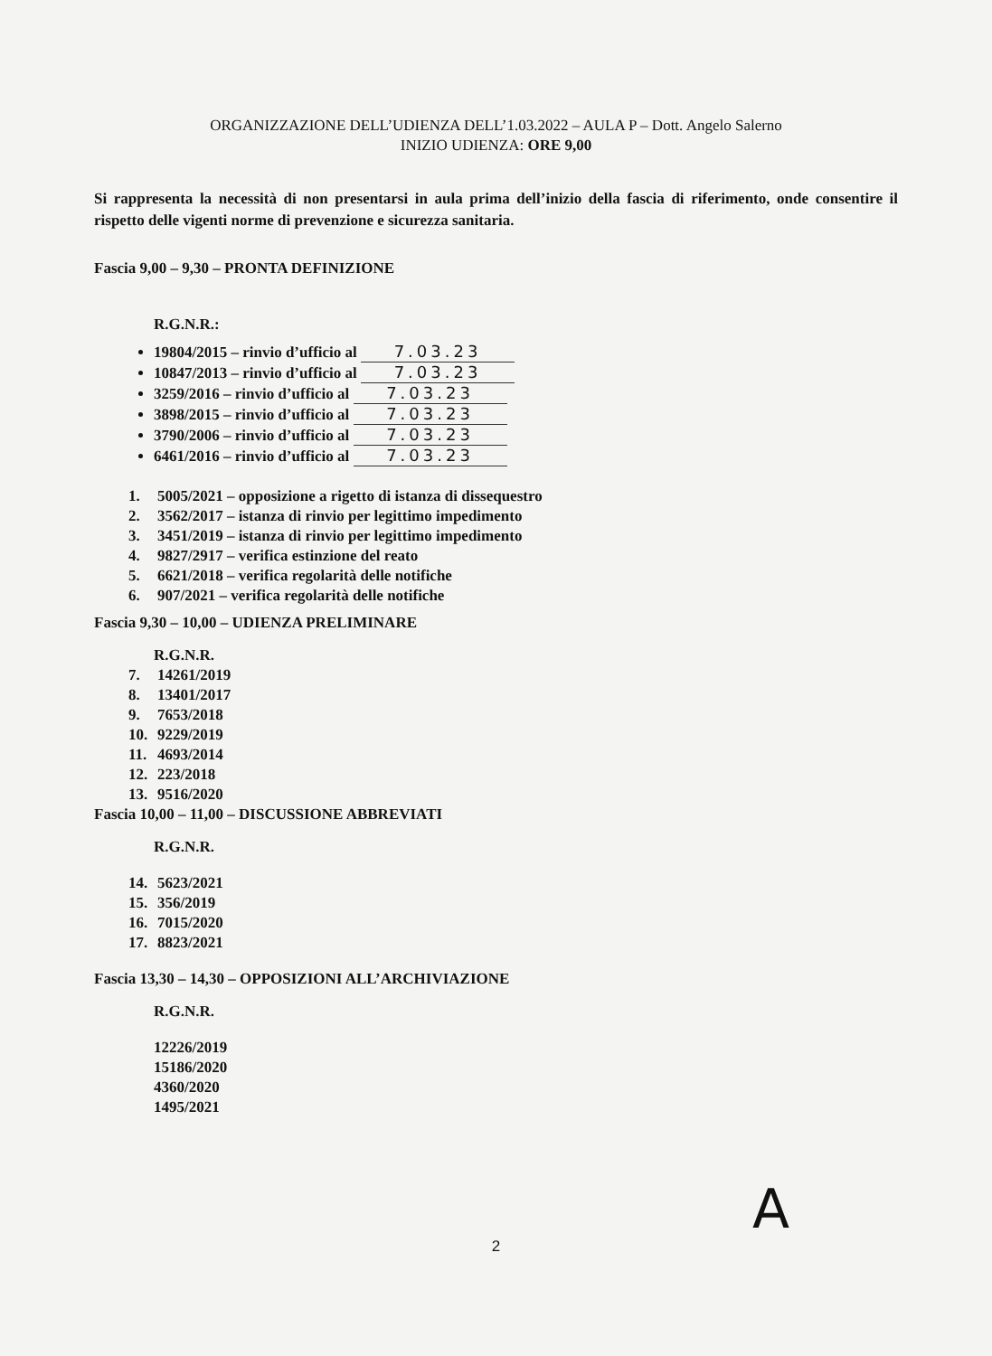ORGANIZZAZIONE DELL’UDIENZA DELL’1.03.2022 – AULA P – Dott. Angelo Salerno
INIZIO UDIENZA: ORE 9,00
Si rappresenta la necessità di non presentarsi in aula prima dell’inizio della fascia di riferimento, onde consentire il rispetto delle vigenti norme di prevenzione e sicurezza sanitaria.
Fascia 9,00 – 9,30 – PRONTA DEFINIZIONE
R.G.N.R.:
19804/2015 – rinvio d’ufficio al 7.03.23
10847/2013 – rinvio d’ufficio al 7.03.23
3259/2016 – rinvio d’ufficio al 7.03.23
3898/2015 – rinvio d’ufficio al 7.03.23
3790/2006 – rinvio d’ufficio al 7.03.23
6461/2016 – rinvio d’ufficio al 7.03.23
1. 5005/2021 – opposizione a rigetto di istanza di dissequestro
2. 3562/2017 – istanza di rinvio per legittimo impedimento
3. 3451/2019 – istanza di rinvio per legittimo impedimento
4. 9827/2917 – verifica estinzione del reato
5. 6621/2018 – verifica regolarità delle notifiche
6. 907/2021 – verifica regolarità delle notifiche
Fascia 9,30 – 10,00 – UDIENZA PRELIMINARE
R.G.N.R.
7. 14261/2019
8. 13401/2017
9. 7653/2018
10. 9229/2019
11. 4693/2014
12. 223/2018
13. 9516/2020
Fascia 10,00 – 11,00 – DISCUSSIONE ABBREVIATI
R.G.N.R.
14. 5623/2021
15. 356/2019
16. 7015/2020
17. 8823/2021
Fascia 13,30 – 14,30 – OPPOSIZIONI ALL’ARCHIVIAZIONE
R.G.N.R.
12226/2019
15186/2020
4360/2020
1495/2021
A
2